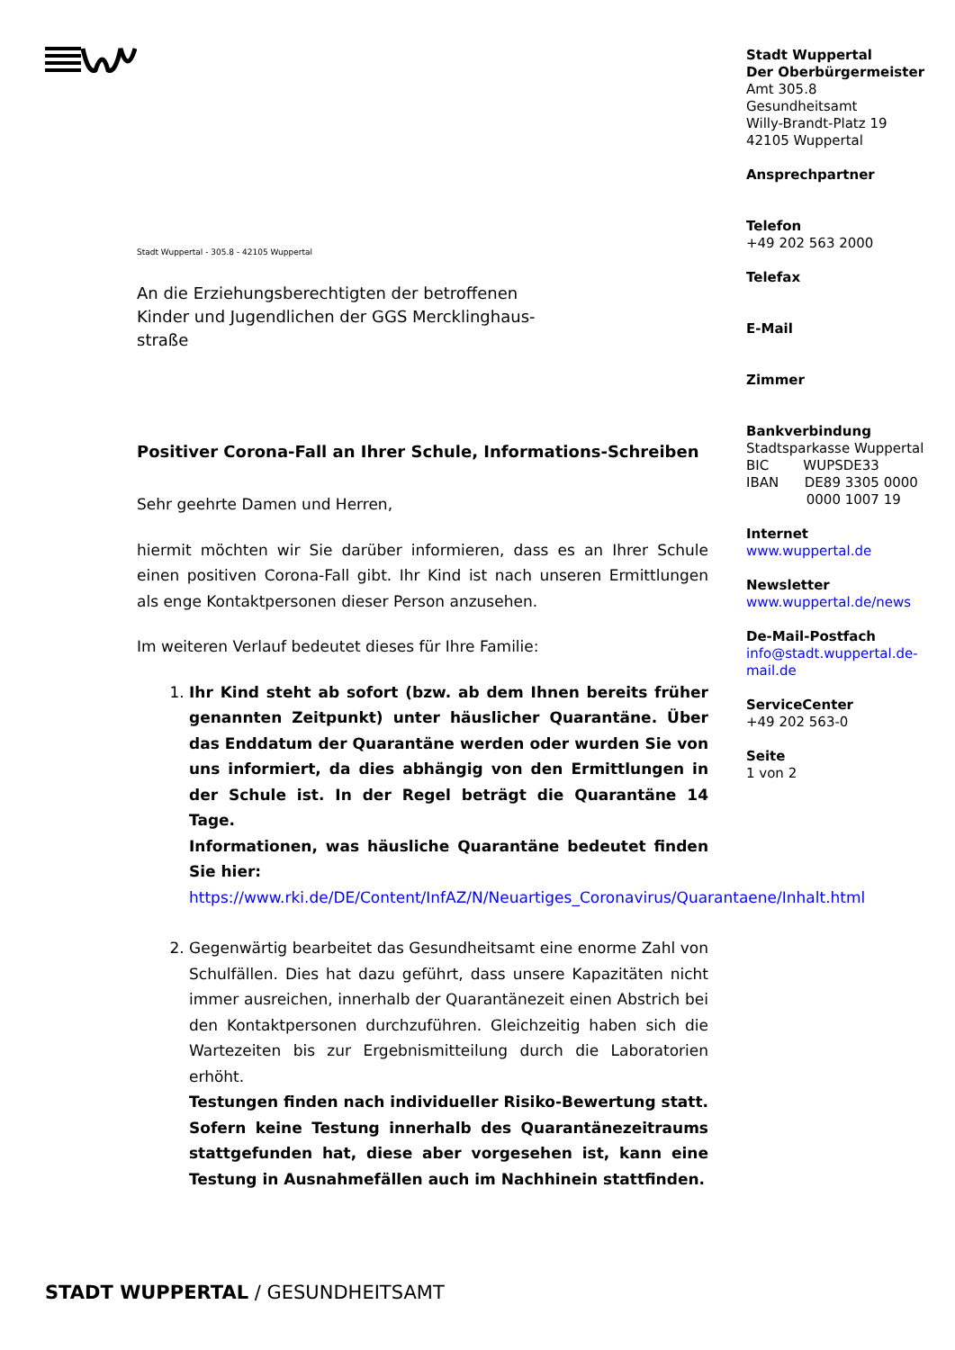Stadt Wuppertal - 305.8 - 42105 Wuppertal
An die Erziehungsberechtigten der betroffenen
Kinder und Jugendlichen der GGS Mercklinghaus-
straße
Positiver Corona-Fall an Ihrer Schule, Informations-Schreiben
Sehr geehrte Damen und Herren,
hiermit möchten wir Sie darüber informieren, dass es an Ihrer Schule einen positiven Corona-Fall gibt. Ihr Kind ist nach unseren Ermittlungen als enge Kontaktpersonen dieser Person anzusehen.
Im weiteren Verlauf bedeutet dieses für Ihre Familie:
1. Ihr Kind steht ab sofort (bzw. ab dem Ihnen bereits früher genannten Zeitpunkt) unter häuslicher Quarantäne. Über das Enddatum der Quarantäne werden oder wurden Sie von uns informiert, da dies abhängig von den Ermittlungen in der Schule ist. In der Regel beträgt die Quarantäne 14 Tage.
Informationen, was häusliche Quarantäne bedeutet finden Sie hier:
https://www.rki.de/DE/Content/InfAZ/N/Neuartiges_Coronavirus/Quarantaene/Inhalt.html
2. Gegenwärtig bearbeitet das Gesundheitsamt eine enorme Zahl von Schulfällen. Dies hat dazu geführt, dass unsere Kapazitäten nicht immer ausreichen, innerhalb der Quarantänezeit einen Abstrich bei den Kontaktpersonen durchzuführen. Gleichzeitig haben sich die Wartezeiten bis zur Ergebnismitteilung durch die Laboratorien erhöht.
Testungen finden nach individueller Risiko-Bewertung statt. Sofern keine Testung innerhalb des Quarantänezeitraums stattgefunden hat, diese aber vorgesehen ist, kann eine Testung in Ausnahmefällen auch im Nachhinein stattfinden.
Stadt Wuppertal
Der Oberbürgermeister
Amt 305.8
Gesundheitsamt
Willy-Brandt-Platz 19
42105 Wuppertal
Ansprechpartner
Telefon
+49 202 563 2000
Telefax
E-Mail
Zimmer
Bankverbindung
Stadtsparkasse Wuppertal
BIC WUPSDE33
IBAN DE89 3305 0000
0000 1007 19
Internet
www.wuppertal.de
Newsletter
www.wuppertal.de/news
De-Mail-Postfach
info@stadt.wuppertal.de-mail.de
ServiceCenter
+49 202 563-0
Seite
1 von 2
STADT WUPPERTAL / GESUNDHEITSAMT